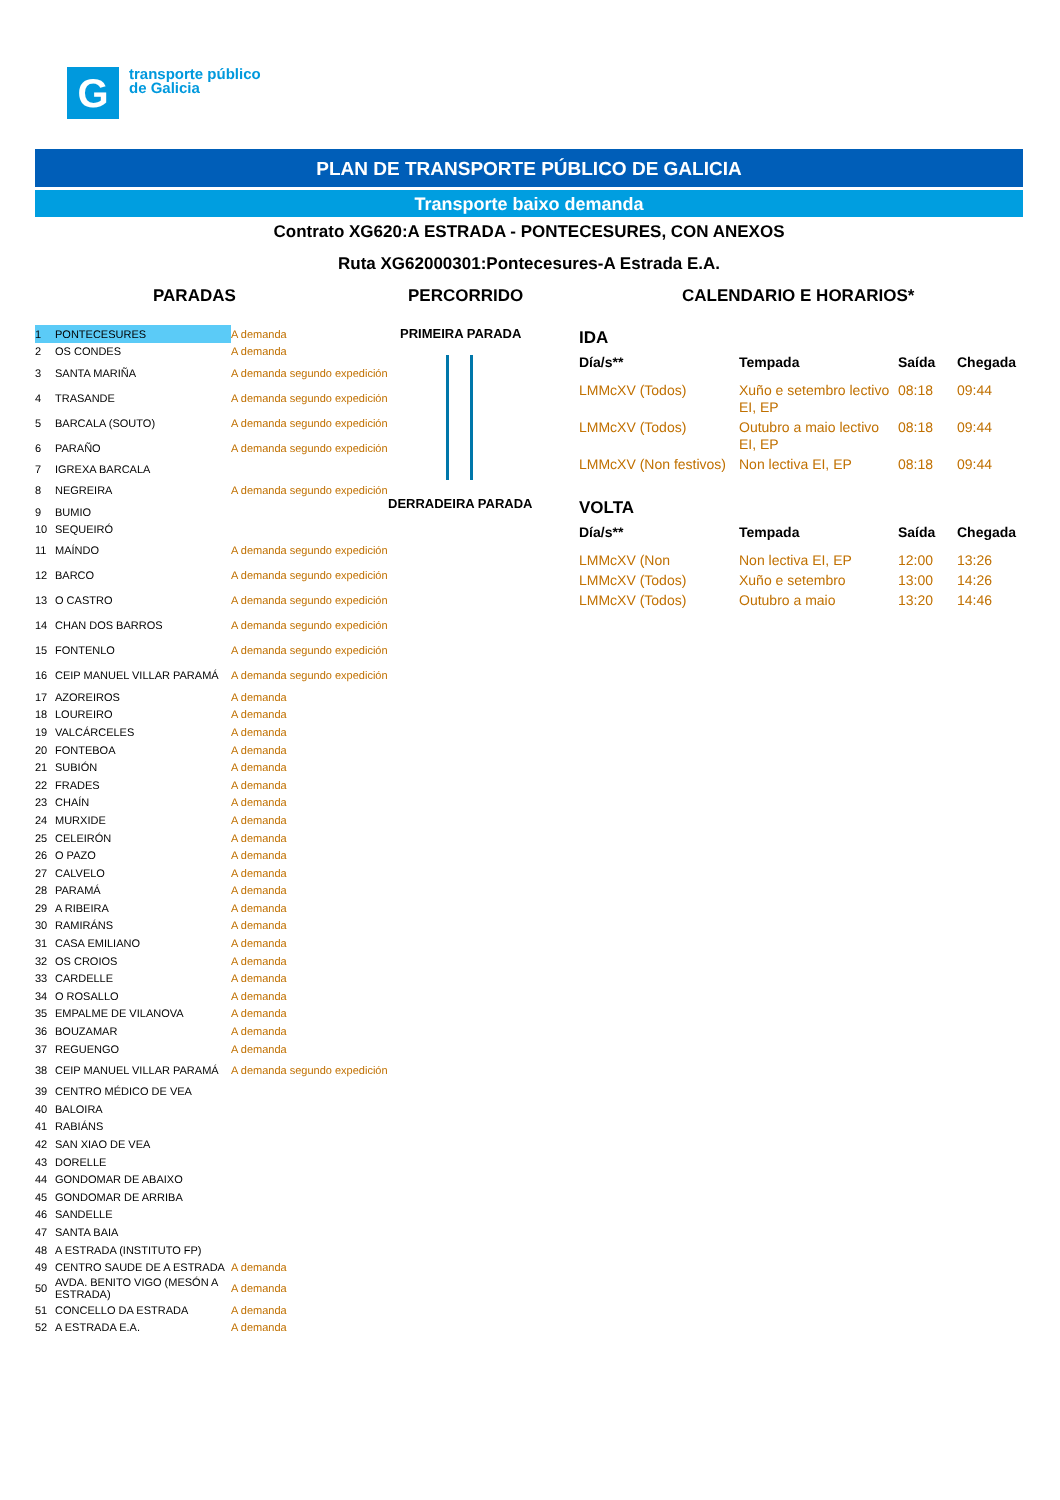G
transporte público
de Galicia
PLAN DE TRANSPORTE PÚBLICO DE GALICIA
Transporte baixo demanda
Contrato XG620:A ESTRADA - PONTECESURES, CON ANEXOS
Ruta XG62000301:Pontecesures-A Estrada E.A.
PARADAS PERCORRIDO CALENDARIO E HORARIOS*
| 1 | PONTECESURES | A demanda |
| 2 | OS CONDES | A demanda |
| 3 | SANTA MARIÑA | A demanda segundo expedición |
| 4 | TRASANDE | A demanda segundo expedición |
| 5 | BARCALA (SOUTO) | A demanda segundo expedición |
| 6 | PARAÑO | A demanda segundo expedición |
| 7 | IGREXA BARCALA | |
| 8 | NEGREIRA | A demanda segundo expedición |
| 9 | BUMIO | |
| 10 | SEQUEIRÓ | |
| 11 | MAÍNDO | A demanda segundo expedición |
| 12 | BARCO | A demanda segundo expedición |
| 13 | O CASTRO | A demanda segundo expedición |
| 14 | CHAN DOS BARROS | A demanda segundo expedición |
| 15 | FONTENLO | A demanda segundo expedición |
| 16 | CEIP MANUEL VILLAR PARAMÁ | A demanda segundo expedición |
| 17 | AZOREIROS | A demanda |
| 18 | LOUREIRO | A demanda |
| 19 | VALCÁRCELES | A demanda |
| 20 | FONTEBOA | A demanda |
| 21 | SUBIÓN | A demanda |
| 22 | FRADES | A demanda |
| 23 | CHAÍN | A demanda |
| 24 | MURXIDE | A demanda |
| 25 | CELEIRÓN | A demanda |
| 26 | O PAZO | A demanda |
| 27 | CALVELO | A demanda |
| 28 | PARAMÁ | A demanda |
| 29 | A RIBEIRA | A demanda |
| 30 | RAMIRÁNS | A demanda |
| 31 | CASA EMILIANO | A demanda |
| 32 | OS CROIOS | A demanda |
| 33 | CARDELLE | A demanda |
| 34 | O ROSALLO | A demanda |
| 35 | EMPALME DE VILANOVA | A demanda |
| 36 | BOUZAMAR | A demanda |
| 37 | REGUENGO | A demanda |
| 38 | CEIP MANUEL VILLAR PARAMÁ | A demanda segundo expedición |
| 39 | CENTRO MÉDICO DE VEA | |
| 40 | BALOIRA | |
| 41 | RABIÁNS | |
| 42 | SAN XIAO DE VEA | |
| 43 | DORELLE | |
| 44 | GONDOMAR DE ABAIXO | |
| 45 | GONDOMAR DE ARRIBA | |
| 46 | SANDELLE | |
| 47 | SANTA BAIA | |
| 48 | A ESTRADA (INSTITUTO FP) | |
| 49 | CENTRO SAUDE DE A ESTRADA | A demanda |
| 50 | AVDA. BENITO VIGO (MESÓN A ESTRADA) | A demanda |
| 51 | CONCELLO DA ESTRADA | A demanda |
| 52 | A ESTRADA E.A. | A demanda |
PRIMEIRA PARADA
DERRADEIRA PARADA
IDA
| Día/s** | Tempada | Saída | Chegada |
| --- | --- | --- | --- |
| LMMcXV (Todos) | Xuño e setembro lectivo EI, EP | 08:18 | 09:44 |
| LMMcXV (Todos) | Outubro a maio lectivo EI, EP | 08:18 | 09:44 |
| LMMcXV (Non festivos) | Non lectiva EI, EP | 08:18 | 09:44 |
VOLTA
| Día/s** | Tempada | Saída | Chegada |
| --- | --- | --- | --- |
| LMMcXV (Non | Non lectiva EI, EP | 12:00 | 13:26 |
| LMMcXV (Todos) | Xuño e setembro | 13:00 | 14:26 |
| LMMcXV (Todos) | Outubro a maio | 13:20 | 14:46 |